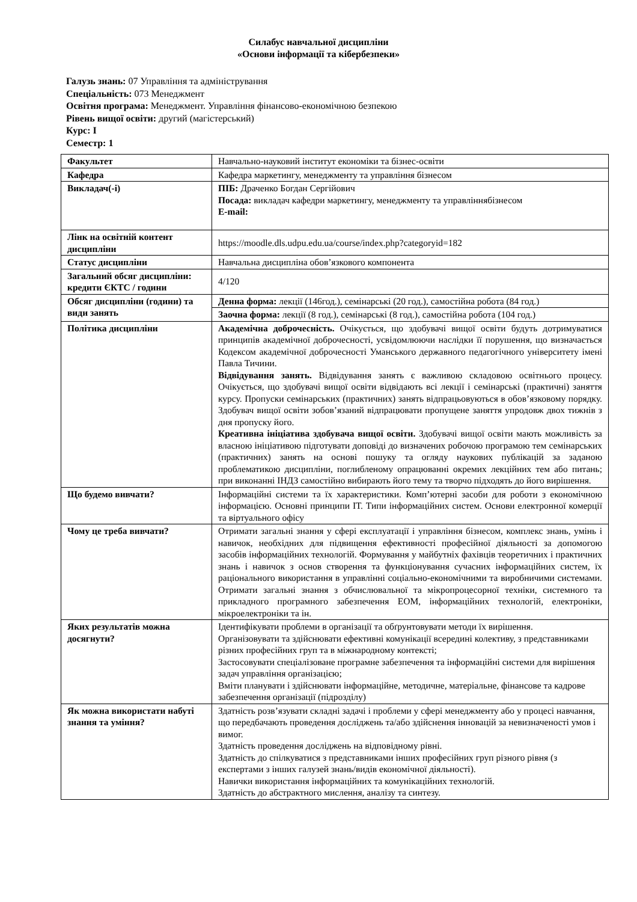Силабус навчальної дисципліни
«Основи інформації та кібербезпеки»
Галузь знань: 07 Управління та адміністрування
Спеціальність: 073 Менеджмент
Освітня програма: Менеджмент. Управління фінансово-економічною безпекою
Рівень вищої освіти: другий (магістерський)
Курс: I
Семестр: 1
| Факультет | Навчально-науковий інститут економіки та бізнес-освіти |
| Кафедра | Кафедра маркетингу, менеджменту та управління бізнесом |
| Викладач(-і) | ПІБ: Драченко Богдан Сергійович Посада: викладач кафедри маркетингу, менеджменту та управліннябізнесом E-mail: |
| Лінк на освітній контент дисципліни | https://moodle.dls.udpu.edu.ua/course/index.php?categoryid=182 |
| Статус дисципліни | Навчальна дисципліна обов’язкового компонента |
| Загальний обсяг дисципліни: кредити ЄКТС / години | 4/120 |
| Обсяг дисципліни (години) та види занять | Денна форма: лекції (146год.), семінарські (20 год.), самостійна робота (84 год.) |
| | Заочна форма: лекції (8 год.), семінарські (8 год.), самостійна робота (104 год.) |
| Політика дисципліни | Академічна доброчесність. Очікується, що здобувачі вищої освіти будуть дотримуватися принципів академічної доброчесності, усвідомлюючи наслідки її порушення, що визначається Кодексом академічної доброчесності Уманського державного педагогічного університету імені Павла Тичини. Відвідування занять. Відвідування занять є важливою складовою освітнього процесу. Очікується, що здобувачі вищої освіти відвідають всі лекції і семінарські (практичні) заняття курсу. Пропуски семінарських (практичних) занять відпрацьовуються в обов’язковому порядку. Здобувач вищої освіти зобов’язаний відпрацювати пропущене заняття упродовж двох тижнів з дня пропуску його. Креативна ініціатива здобувача вищої освіти. Здобувачі вищої освіти мають можливість за власною ініціативою підготувати доповіді до визначених робочою програмою тем семінарських (практичних) занять на основі пошуку та огляду наукових публікацій за заданою проблематикою дисципліни, поглибленому опрацюванні окремих лекційних тем або питань; при виконанні ІНДЗ самостійно вибирають його тему та творчо підходять до його вирішення. |
| Що будемо вивчати? | Інформаційні системи та їх характеристики. Комп’ютерні засоби для роботи з економічною інформацією. Основні принципи ІТ. Типи інформаційних систем. Основи електронної комерції та віртуального офісу |
| Чому це треба вивчати? | Отримати загальні знання у сфері експлуатації і управління бізнесом, комплекс знань, умінь і навичок, необхідних для підвищення ефективності професійної діяльності за допомогою засобів інформаційних технологій. Формування у майбутніх фахівців теоретичних і практичних знань і навичок з основ створення та функціонування сучасних інформаційних систем, їх раціонального використання в управлінні соціально-економічними та виробничими системами. Отримати загальні знання з обчислювальної та мікропроцесорної техніки, системного та прикладного програмного забезпечення ЕОМ, інформаційних технологій, електроніки, мікроелектроніки та ін. |
| Яких результатів можна досягнути? | Ідентифікувати проблеми в організації та обґрунтовувати методи їх вирішення. Організовувати та здійснювати ефективні комунікації всередині колективу, з представниками різних професійних груп та в міжнародному контексті; Застосовувати спеціалізоване програмне забезпечення та інформаційні системи для вирішення задач управління організацією; Вміти планувати і здійснювати інформаційне, методичне, матеріальне, фінансове та кадрове забезпечення організації (підрозділу) |
| Як можна використати набуті знання та уміння? | Здатність розв’язувати складні задачі і проблеми у сфері менеджменту або у процесі навчання, що передбачають проведення досліджень та/або здійснення інновацій за невизначеності умов і вимог. Здатність проведення досліджень на відповідному рівні. Здатність до спілкуватися з представниками інших професійних груп різного рівня (з експертами з інших галузей знань/видів економічної діяльності). Навички використання інформаційних та комунікаційних технологій. Здатність до абстрактного мислення, аналізу та синтезу. |